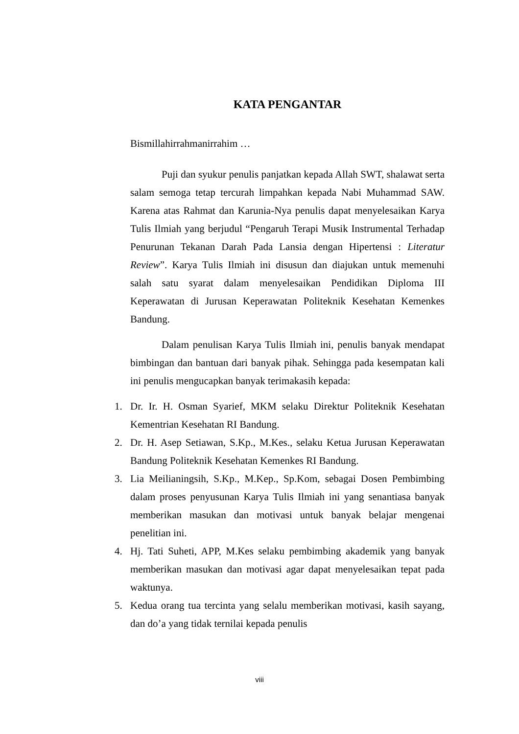KATA PENGANTAR
Bismillahirrahmanirrahim …
Puji dan syukur penulis panjatkan kepada Allah SWT, shalawat serta salam semoga tetap tercurah limpahkan kepada Nabi Muhammad SAW. Karena atas Rahmat dan Karunia-Nya penulis dapat menyelesaikan Karya Tulis Ilmiah yang berjudul “Pengaruh Terapi Musik Instrumental Terhadap Penurunan Tekanan Darah Pada Lansia dengan Hipertensi : Literatur Review”. Karya Tulis Ilmiah ini disusun dan diajukan untuk memenuhi salah satu syarat dalam menyelesaikan Pendidikan Diploma III Keperawatan di Jurusan Keperawatan Politeknik Kesehatan Kemenkes Bandung.
Dalam penulisan Karya Tulis Ilmiah ini, penulis banyak mendapat bimbingan dan bantuan dari banyak pihak. Sehingga pada kesempatan kali ini penulis mengucapkan banyak terimakasih kepada:
1. Dr. Ir. H. Osman Syarief, MKM selaku Direktur Politeknik Kesehatan Kementrian Kesehatan RI Bandung.
2. Dr. H. Asep Setiawan, S.Kp., M.Kes., selaku Ketua Jurusan Keperawatan Bandung Politeknik Kesehatan Kemenkes RI Bandung.
3. Lia Meilianingsih, S.Kp., M.Kep., Sp.Kom, sebagai Dosen Pembimbing dalam proses penyusunan Karya Tulis Ilmiah ini yang senantiasa banyak memberikan masukan dan motivasi untuk banyak belajar mengenai penelitian ini.
4. Hj. Tati Suheti, APP, M.Kes selaku pembimbing akademik yang banyak memberikan masukan dan motivasi agar dapat menyelesaikan tepat pada waktunya.
5. Kedua orang tua tercinta yang selalu memberikan motivasi, kasih sayang, dan do’a yang tidak ternilai kepada penulis
viii